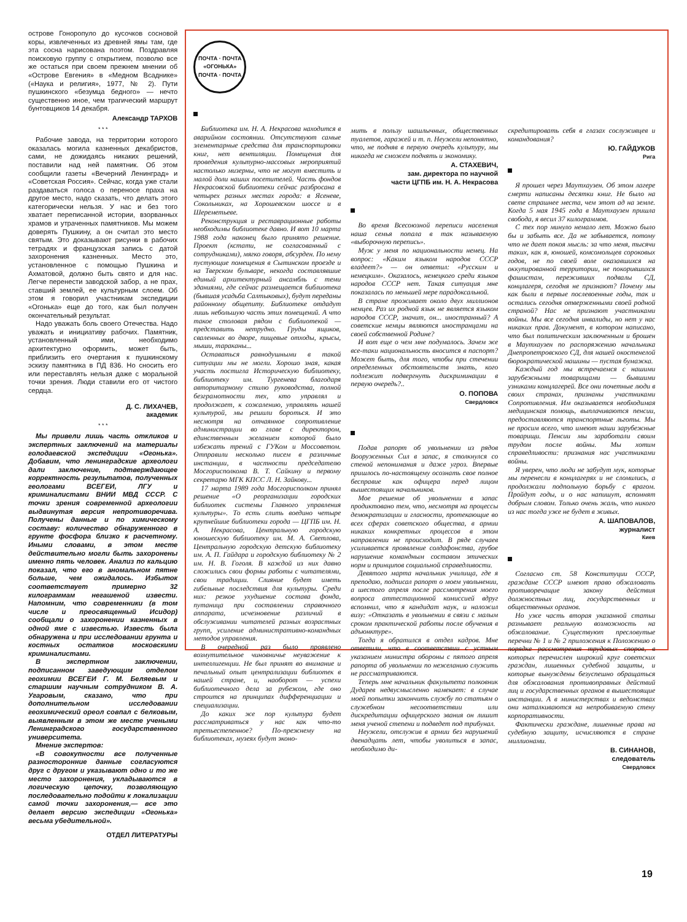острове Гоноропуло до кусочков сосновой коры, извлеченных из древней ямы там, где эта сосна нарисована поэтом. Поздравляя поисковую группу с открытием, позволю все же остаться при своем прежнем мнении об «Острове Евгения» в «Медном Всаднике» («Наука и религия», 1977, № 2). Пути пушкинского «безумца бедного» — нечто существенно иное, чем трагический маршрут бунтовщиков 14 декабря.
Александр ТАРХОВ
* * *
Рабочие завода, на территории которого оказалась могила казненных декабристов, сами, не дожидаясь никаких решений, поставили над ней памятник. Об этом сообщили газеты «Вечерний Ленинград» и «Советская Россия». Сейчас, когда уже стали раздаваться голоса о переносе праха на другое место, надо сказать, что делать этого категорически нельзя. У нас и без того хватает переписанной истории, взорванных храмов и утраченных памятников. Мы можем доверять Пушкину, а он считал это место святым. Это доказывают рисунки в рабочих тетрадях и французская запись с датой захоронения казненных. Место это, установленное с помощью Пушкина и Ахматовой, должно быть свято и для нас. Легче перенести заводской забор, а не прах, ставший землей, ее культурным слоем. Об этом я говорил участникам экспедиции «Огонька» еще до того, как был получен окончательный результат.
Надо уважать боль своего Отечества. Надо уважать и инициативу рабочих. Памятник, установленный ими, необходимо архитектурно оформить, может быть, приблизить его очертания к пушкинскому эскизу памятника в ПД 836. Но сносить его или переставлять нельзя даже с моральной точки зрения. Люди ставили его от чистого сердца.
Д. С. ЛИХАЧЕВ,
академик
* * *
Мы привели лишь часть откликов и экспертных заключений на материалы голодаевской экспедиции «Огонька». Добавим, что ленинградские археологи дали заключение, подтверждающее корректность результатов, полученных геологами ВСЕГЕИ, ЛГУ и криминалистами ВНИИ МВД СССР. С точки зрения современной археологии выдвинутая версия непротиворечива. Получены данные и по химическому составу: количество обнаруженного в грунте фосфора близко к расчетному. Иными словами, в этом месте действительно могли быть захоронены именно пять человек. Анализ по кальцию показал, что его в аномальном пятне больше, чем ожидалось. Избыток соответствует примерно 32 килограммам негашеной извести. Напомним, что современники (в том числе и преосвященный Исидор) сообщали о захоронении казненных в одной яме с известью. Известь была обнаружена и при исследовании грунта и костных остатков московскими криминалистами.
В экспертном заключении, подписанном заведующим отделом геохимии ВСЕГЕИ Г. М. Беляевым и старшим научным сотрудником В. А. Угаровым, сказано, что при дополнительном исследовании геохимический ореол совпал с белковым, выявленным в этом же месте учеными Ленинградского государственного университета.
Мнение экспертов:
«В совокупности все полученные разносторонние данные согласуются друг с другом и указывают одно и то же место захоронения, укладываются в логическую цепочку, позволяющую последовательно подойти к локализации самой точки захоронения,— все это делает версию экспедиции «Огонька» весьма убедительной».
ОТДЕЛ ЛИТЕРАТУРЫ
ПОЧТА · ПОЧТА
«ОГОНЬКА»
ПОЧТА · ПОЧТА
Библиотека им. Н. А. Некрасова находится в аварийном состоянии. Отсутствуют самые элементарные средства для транспортировки книг, нет вентиляции. Помещения для проведения культурно-массовых мероприятий настолько мизерны, что не могут вместить и малой доли наших посетителей. Часть фондов Некрасовской библиотеки сейчас разбросана в четырех разных местах города: в Ясеневе, Сокольниках, на Хорошевском шоссе и в Шереметьеве.
Реконструкция и реставрационные работы необходимы библиотеке давно. И вот 10 марта 1988 года наконец было принято решение. Проект (кстати, не согласованный с сотрудниками), мягко говоря, абсурден. По нему пустующие помещения в Сытинском проезде и на Тверском бульваре, некогда составлявшие единый архитектурный ансамбль с теми зданиями, где сейчас размещается библиотека (бывшая усадьба Салтыковых), будут переданы районному общепиту. Библиотеке отдадут лишь небольшую часть этих помещений. А что такое столовая рядом с библиотекой — представить нетрудно. Груды ящиков, сваленных во дворе, пищевые отходы, крысы, мыши, тараканы...
Оставаться равнодушными в такой ситуации мы не могли. Хорошо зная, какая участь постигла Историческую библиотеку, библиотеку им. Тургенева благодаря авторитарному стилю руководства, полной безграмотности тех, кто управлял и продолжает, к сожалению, управлять нашей культурой, мы решили бороться. И это несмотря на отчаянное сопротивление администрации во главе с директором, единственным желанием которой было избежать трений с ГУКом и Моссоветом. Отправили несколько писем в различные инстанции, в частности председателю Мосгорисполкома В. Т. Сайкину и первому секретарю МГК КПСС Л. Н. Зайкову...
17 марта 1989 года Мосгорисполком принял решение «О реорганизации городских библиотек системы Главного управления культуры». То есть слить воедино четыре крупнейшие библиотеки города — ЦГПБ им. Н. А. Некрасова, Центральную городскую юношескую библиотеку им. М. А. Светлова, Центральную городскую детскую библиотеку им. А. П. Гайдара и городскую библиотеку № 2 им. Н. В. Гоголя. В каждой из них давно сложились свои формы работы с читателями, свои традиции. Слияние будет иметь гибельные последствия для культуры. Среди них: резкое ухудшение состава фонда, путаница при составлении справочного аппарата, исчезновение различий в обслуживании читателей разных возрастных групп, усиление административно-командных методов управления.
В очередной раз было проявлено возмутительное чиновничье неуважение к интеллигенции. Не был принят во внимание и печальный опыт централизации библиотек в нашей стране, и, наоборот — успехи библиотечного дела за рубежом, где оно строится на принципах дифференциации и специализации.
До каких же пор культура будет рассматриваться у нас как что-то третьестепенное? По-прежнему на библиотеках, музеях будут эконо-
мить в пользу шашлычных, общественных туалетов, гаражей и т. п. Неужели непонятно, что, не подняв в первую очередь культуру, мы никогда не сможем поднять и экономику.
А. СТАХЕВИЧ,
зам. директора по научной
части ЦГПБ им. Н. А. Некрасова
Во время Всесоюзной переписи населения наша семья попала в так называемую «выборочную перепись».
Муж у меня по национальности немец. На вопрос: «Каким языком народов СССР владеет?» — он ответил: «Русским и немецким». Оказалось, немецкого среди языков народов СССР нет. Такая ситуация мне показалась по меньшей мере парадоксальной.
В стране проживает около двух миллионов немцев. Раз их родной язык не является языком народов СССР, значит, он... иностранный? А советские немцы являются иностранцами на своей собственной Родине?
И вот еще о чем мне подумалось. Зачем же все-таки национальность вносится в паспорт? Может быть, для того, чтобы при стечении определенных обстоятельств знать, кого подлежит подвергнуть дискриминации в первую очередь?..
О. ПОПОВА
Свердловск
Подав рапорт об увольнении из рядов Вооруженных Сил в запас, я столкнулся со стеной непонимания и даже угроз. Впервые пришлось по-настоящему осознать свое полное бесправие как офицера перед лицом вышестоящих начальников.
Мое решение об увольнении в запас продиктовано тем, что, несмотря на процессы демократизации и гласности, протекающие во всех сферах советского общества, в армии никаких конкретных процессов в этом направлении не происходит. В ряде случаев усиливается проявление солдафонства, грубое нарушение командным составом этических норм и принципов социальной справедливости.
Девятого марта начальник училища, где я преподаю, подписал рапорт о моем увольнении, а шестого апреля после рассмотрения моего вопроса аттестационной комиссией вдруг вспомнил, что я кандидат наук, и наложил визу: «Отказать в увольнении в связи с малым сроком практической работы после обучения в адъюнктуре».
Тогда я обратился в отдел кадров. Мне ответили, что в соответствии с устным указанием министра обороны с пятого апреля рапорта об увольнении по нежеланию служить не рассматриваются.
Теперь мне начальник факультета полковник Дударев недвусмысленно намекает: в случае моей попытки закончить службу по статьям о служебном несоответствии или дискредитации офицерского звания он лишит меня ученой степени и подведет под трибунал.
Неужели, отслужив в армии без нарушений двенадцать лет, чтобы уволиться в запас, необходимо ди-
скредитировать себя в глазах сослуживцев и командования?
Ю. ГАЙДУКОВ
Рига
Я прошел через Маутхаузен. Об этом лагере смерти написаны десятки книг. Не было на свете страшнее места, чем этот ад на земле. Когда 5 мая 1945 года в Маутхаузен пришла свобода, я весил 37 килограммов.
С тех пор минуло немало лет. Можно было бы и забыть все. Да не забывается, потому что не дает покоя мысль: за что меня, тысячи таких, как я, юношей, комсомольцев сороковых годов, не по своей воле оказавшихся на оккупированной территории, не покорившихся фашистам, переживших подвалы СД, концлагеря, сегодня не признают? Почему мы как были в первые послевоенные годы, так и остались сегодня отверженными своей родной страной? Нас не признают участниками войны. Мы все сегодня инвалиды, но нет у нас никаких прав. Документ, в котором написано, что был политическим заключенным и брошен в Маутхаузен по распоряжению начальника Днепропетровского СД, для нашей окостенелой бюрократической машины — пустая бумажка.
Каждый год мы встречаемся с нашими зарубежными товарищами — бывшими узниками концлагерей. Все они почетные люди в своих странах, признаны участниками Сопротивления. Им оказывается необходимая медицинская помощь, выплачиваются пенсии, предоставляются транспортные льготы. Мы не просим всего, что имеют наши зарубежные товарищи. Пенсии мы заработали своим трудом после войны. Мы хотим справедливости: признания нас участниками войны.
Я уверен, что люди не забудут мук, которые мы перенесли в концлагерях и не сломились, а продолжали подпольную борьбу с врагом. Пройдут годы, и о нас напишут, вспомнят добрым словом. Только очень жаль, что никого из нас тогда уже не будет в живых.
А. ШАПОВАЛОВ,
журналист
Киев
Согласно ст. 58 Конституции СССР, граждане СССР имеют право обжаловать противоречащие закону действия должностных лиц, государственных и общественных органов.
Но уже часть вторая указанной статьи размывает реальную возможность на обжалование. Существуют пресловутые перечни № 1 и № 2 приложения к Положению о порядке рассмотрения трудовых споров, в которых перечислен широкий круг советских граждан, лишенных судебной защиты, и которые вынуждены безуспешно обращаться для обжалования противоправных действий лиц и государственных органов в вышестоящие инстанции. А в министерствах и ведомствах они наталкиваются на непробиваемую стену корпоративности.
Фактически граждане, лишенные права на судебную защиту, исчисляются в стране миллионами.
В. СИНАНОВ,
следователь
Свердловск
19